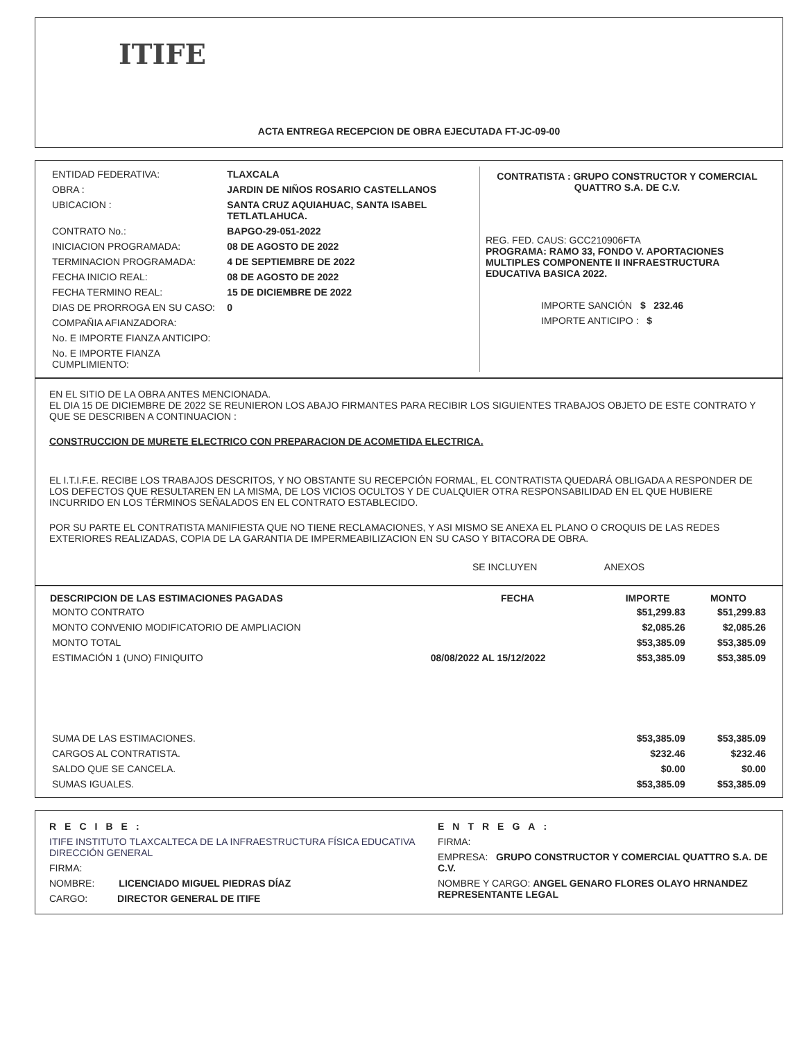ITIFE
ACTA ENTREGA RECEPCION DE OBRA EJECUTADA FT-JC-09-00
| ENTIDAD FEDERATIVA: | TLAXCALA |
| OBRA : | JARDIN DE NIÑOS ROSARIO CASTELLANOS |
| UBICACION : | SANTA CRUZ AQUIAHUAC, SANTA ISABEL TETLATLAHUCA. |
| CONTRATO No.: | BAPGO-29-051-2022 |
| INICIACION PROGRAMADA: | 08 DE AGOSTO DE 2022 |
| TERMINACION PROGRAMADA: | 4 DE SEPTIEMBRE DE 2022 |
| FECHA INICIO REAL: | 08 DE AGOSTO DE 2022 |
| FECHA TERMINO REAL: | 15 DE DICIEMBRE DE 2022 |
| DIAS DE PRORROGA EN SU CASO: | 0 |
| COMPAÑIA AFIANZADORA: | |
| No. E IMPORTE FIANZA ANTICIPO: | |
| No. E IMPORTE FIANZA CUMPLIMIENTO: | |
CONTRATISTA : GRUPO CONSTRUCTOR Y COMERCIAL QUATTRO S.A. DE C.V.
REG. FED. CAUS: GCC210906FTA
PROGRAMA: RAMO 33, FONDO V. APORTACIONES MULTIPLES COMPONENTE II INFRAESTRUCTURA EDUCATIVA BASICA 2022.
IMPORTE SANCIÓN $ 232.46
IMPORTE ANTICIPO : $
EN EL SITIO DE LA OBRA ANTES MENCIONADA.
EL DIA 15 DE DICIEMBRE DE 2022 SE REUNIERON LOS ABAJO FIRMANTES PARA RECIBIR LOS SIGUIENTES TRABAJOS OBJETO DE ESTE CONTRATO Y QUE SE DESCRIBEN A CONTINUACION :
CONSTRUCCION DE MURETE ELECTRICO CON PREPARACION DE ACOMETIDA ELECTRICA.
EL I.T.I.F.E. RECIBE LOS TRABAJOS DESCRITOS, Y NO OBSTANTE SU RECEPCIÓN FORMAL, EL CONTRATISTA QUEDARÁ OBLIGADA A RESPONDER DE LOS DEFECTOS QUE RESULTAREN EN LA MISMA, DE LOS VICIOS OCULTOS Y DE CUALQUIER OTRA RESPONSABILIDAD EN EL QUE HUBIERE INCURRIDO EN LOS TÉRMINOS SEÑALADOS EN EL CONTRATO ESTABLECIDO.
POR SU PARTE EL CONTRATISTA MANIFIESTA QUE NO TIENE RECLAMACIONES, Y ASI MISMO SE ANEXA EL PLANO O CROQUIS DE LAS REDES EXTERIORES REALIZADAS, COPIA DE LA GARANTIA DE IMPERMEABILIZACION EN SU CASO Y BITACORA DE OBRA.
SE INCLUYEN ANEXOS
| DESCRIPCION DE LAS ESTIMACIONES PAGADAS | FECHA | IMPORTE | MONTO |
| --- | --- | --- | --- |
| MONTO CONTRATO | | $51,299.83 | $51,299.83 |
| MONTO CONVENIO MODIFICATORIO DE AMPLIACION | | $2,085.26 | $2,085.26 |
| MONTO TOTAL | | $53,385.09 | $53,385.09 |
| ESTIMACIÓN 1 (UNO) FINIQUITO | 08/08/2022 AL 15/12/2022 | $53,385.09 | $53,385.09 |
| SUMA DE LAS ESTIMACIONES. | | $53,385.09 | $53,385.09 |
| CARGOS AL CONTRATISTA. | | $232.46 | $232.46 |
| SALDO QUE SE CANCELA. | | $0.00 | $0.00 |
| SUMAS IGUALES. | | $53,385.09 | $53,385.09 |
RECIBE:
ITIFE INSTITUTO TLAXCALTECA DE LA INFRAESTRUCTURA FÍSICA EDUCATIVA DIRECCIÓN GENERAL
FIRMA:
NOMBRE: LICENCIADO MIGUEL PIEDRAS DÍAZ
CARGO: DIRECTOR GENERAL DE ITIFE
ENTREGA:
FIRMA:
EMPRESA: GRUPO CONSTRUCTOR Y COMERCIAL QUATTRO S.A. DE C.V.
NOMBRE Y CARGO: ANGEL GENARO FLORES OLAYO HRNANDEZ REPRESENTANTE LEGAL